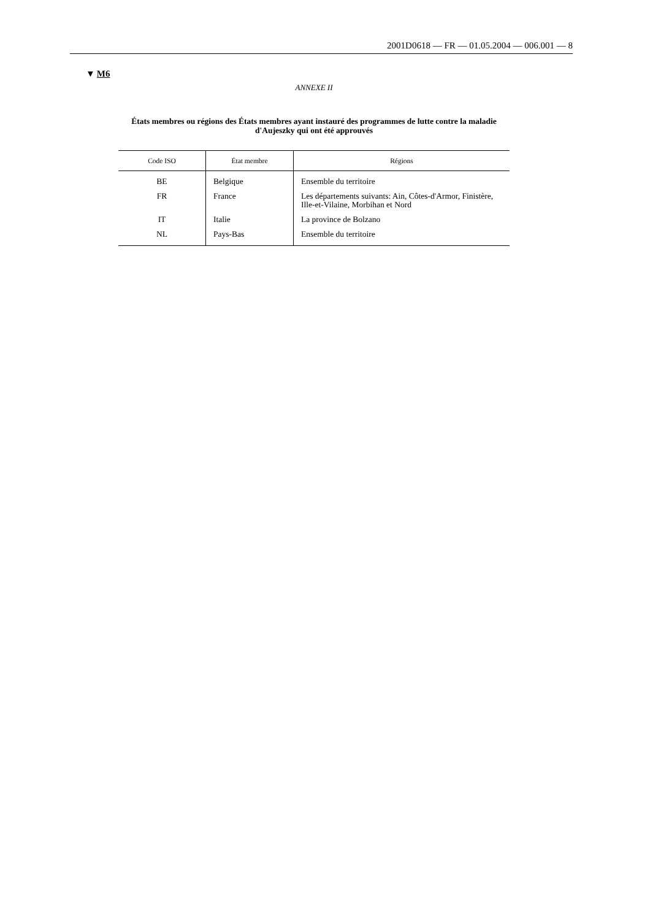2001D0618 — FR — 01.05.2004 — 006.001 — 8
▼ M6
ANNEXE II
États membres ou régions des États membres ayant instauré des programmes de lutte contre la maladie d'Aujeszky qui ont été approuvés
| Code ISO | État membre | Régions |
| --- | --- | --- |
| BE | Belgique | Ensemble du territoire |
| FR | France | Les départements suivants: Ain, Côtes-d'Armor, Finistère, Ille-et-Vilaine, Morbihan et Nord |
| IT | Italie | La province de Bolzano |
| NL | Pays-Bas | Ensemble du territoire |